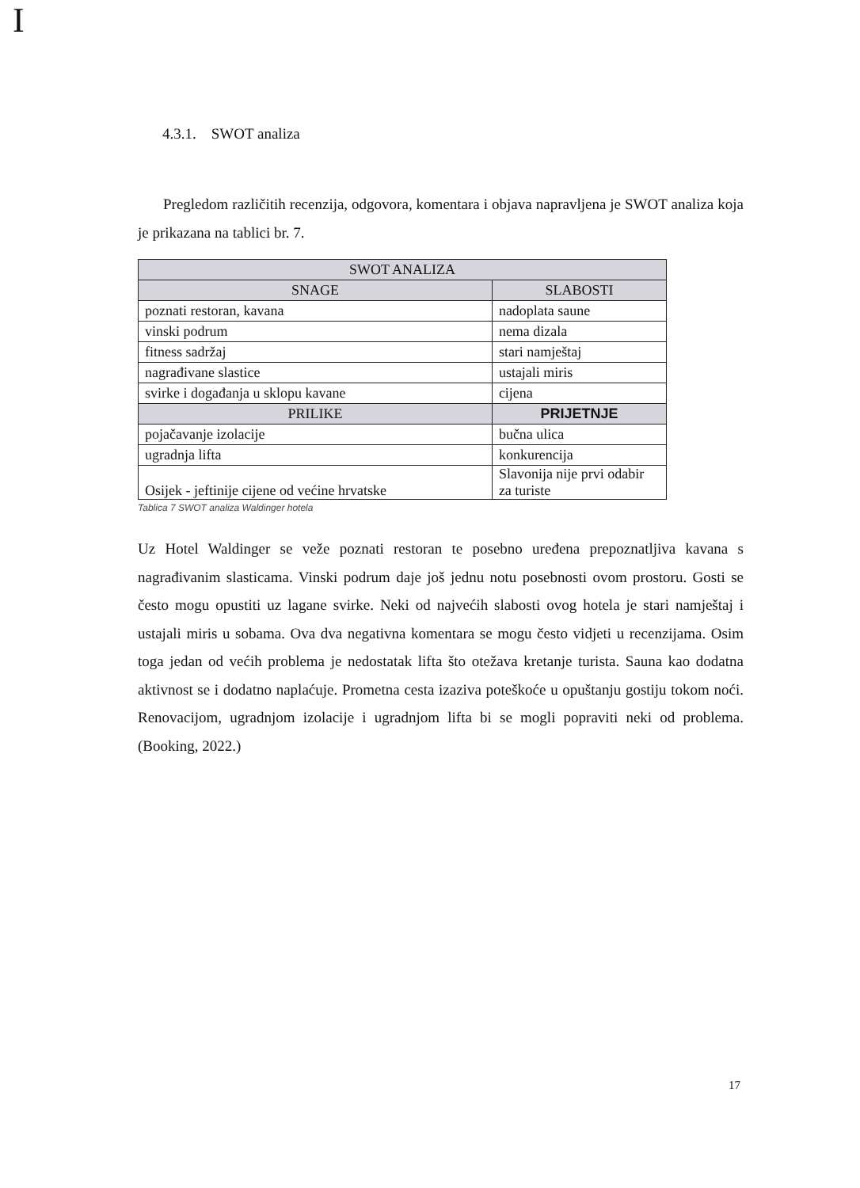I
4.3.1. SWOT analiza
Pregledom različitih recenzija, odgovora, komentara i objava napravljena je SWOT analiza koja je prikazana na tablici br. 7.
| SWOT ANALIZA | |
| --- | --- |
| SNAGE | SLABOSTI |
| poznati restoran, kavana | nadoplata saune |
| vinski podrum | nema dizala |
| fitness sadržaj | stari namještaj |
| nagrađivane slastice | ustajali miris |
| svirke i događanja u sklopu kavane | cijena |
| PRILIKE | PRIJETNJE |
| pojačavanje izolacije | bučna ulica |
| ugradnja lifta | konkurencija |
| Osijek - jeftinije cijene od većine hrvatske | Slavonija nije prvi odabir za turiste |
Tablica 7 SWOT analiza Waldinger hotela
Uz Hotel Waldinger se veže poznati restoran te posebno uređena prepoznatljiva kavana s nagrađivanim slasticama. Vinski podrum daje još jednu notu posebnosti ovom prostoru. Gosti se često mogu opustiti uz lagane svirke. Neki od najvećih slabosti ovog hotela je stari namještaj i ustajali miris u sobama. Ova dva negativna komentara se mogu često vidjeti u recenzijama. Osim toga jedan od većih problema je nedostatak lifta što otežava kretanje turista. Sauna kao dodatna aktivnost se i dodatno naplaćuje. Prometna cesta izaziva poteškoće u opuštanju gostiju tokom noći. Renovacijom, ugradnjom izolacije i ugradnjom lifta bi se mogli popraviti neki od problema. (Booking, 2022.)
17